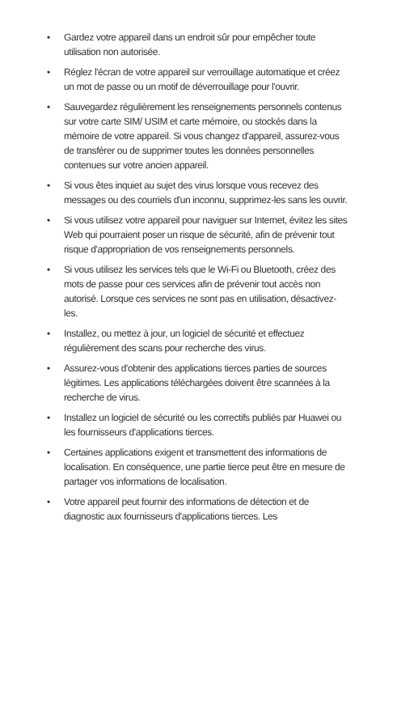• Gardez votre appareil dans un endroit sûr pour empêcher toute utilisation non autorisée.
• Réglez l'écran de votre appareil sur verrouillage automatique et créez un mot de passe ou un motif de déverrouillage pour l'ouvrir.
• Sauvegardez régulièrement les renseignements personnels contenus sur votre carte SIM/ USIM et carte mémoire, ou stockés dans la mémoire de votre appareil. Si vous changez d'appareil, assurez-vous de transférer ou de supprimer toutes les données personnelles contenues sur votre ancien appareil.
• Si vous êtes inquiet au sujet des virus lorsque vous recevez des messages ou des courriels d'un inconnu, supprimez-les sans les ouvrir.
• Si vous utilisez votre appareil pour naviguer sur Internet, évitez les sites Web qui pourraient poser un risque de sécurité, afin de prévenir tout risque d'appropriation de vos renseignements personnels.
• Si vous utilisez les services tels que le Wi-Fi ou Bluetooth, créez des mots de passe pour ces services afin de prévenir tout accès non autorisé. Lorsque ces services ne sont pas en utilisation, désactivez-les.
• Installez, ou mettez à jour, un logiciel de sécurité et effectuez régulièrement des scans pour recherche des virus.
• Assurez-vous d'obtenir des applications tierces parties de sources légitimes. Les applications téléchargées doivent être scannées à la recherche de virus.
• Installez un logiciel de sécurité ou les correctifs publiés par Huawei ou les fournisseurs d'applications tierces.
• Certaines applications exigent et transmettent des informations de localisation. En conséquence, une partie tierce peut être en mesure de partager vos informations de localisation.
• Votre appareil peut fournir des informations de détection et de diagnostic aux fournisseurs d'applications tierces. Les